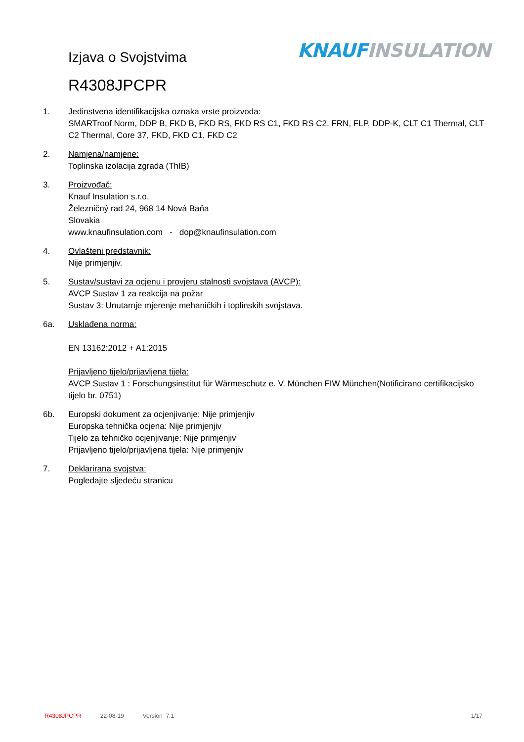KNAUF INSULATION Izjava o Svojstvima
R4308JPCPR
1. Jedinstvena identifikacijska oznaka vrste proizvoda:
SMARTroof Norm, DDP B, FKD B, FKD RS, FKD RS C1, FKD RS C2, FRN, FLP, DDP-K, CLT C1 Thermal, CLT C2 Thermal, Core 37, FKD, FKD C1, FKD C2
2. Namjena/namjene:
Toplinska izolacija zgrada (ThIB)
3. Proizvođač:
Knauf Insulation s.r.o.
Železničný rad 24, 968 14 Nová Baňa
Slovakia
www.knaufinsulation.com - dop@knaufinsulation.com
4. Ovlašteni predstavnik:
Nije primjenjiv.
5. Sustav/sustavi za ocjenu i provjeru stalnosti svojstava (AVCP):
AVCP Sustav 1 za reakcija na požar
Sustav 3: Unutarnje mjerenje mehaničkih i toplinskih svojstava.
6a. Usklađena norma:
EN 13162:2012 + A1:2015
Prijavljeno tijelo/prijavljena tijela:
AVCP Sustav 1 : Forschungsinstitut für Wärmeschutz e. V. München FIW München(Notificirano certifikacijsko tijelo br. 0751)
6b. Europski dokument za ocjenjivanje: Nije primjenjiv
Europska tehnička ocjena: Nije primjenjiv
Tijelo za tehničko ocjenjivanje: Nije primjenjiv
Prijavljeno tijelo/prijavljena tijela: Nije primjenjiv
7. Deklarirana svojstva:
Pogledajte sljedeću stranicu
R4308JPCPR 22-08-19 Version 7.1 1/17